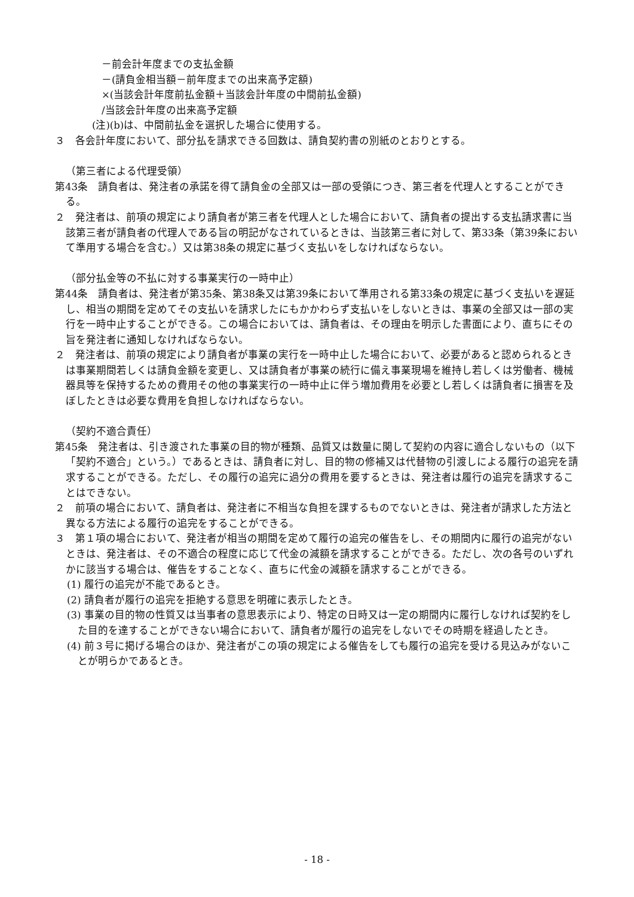－前会計年度までの支払金額
－(請負金相当額－前年度までの出来高予定額)
×(当該会計年度前払金額＋当該会計年度の中間前払金額)
/当該会計年度の出来高予定額
(注)(b)は、中間前払金を選択した場合に使用する。
３　各会計年度において、部分払を請求できる回数は、請負契約書の別紙のとおりとする。
（第三者による代理受領）
第43条　請負者は、発注者の承諾を得て請負金の全部又は一部の受領につき、第三者を代理人とすることができる。
２　発注者は、前項の規定により請負者が第三者を代理人とした場合において、請負者の提出する支払請求書に当該第三者が請負者の代理人である旨の明記がなされているときは、当該第三者に対して、第33条（第39条において準用する場合を含む。）又は第38条の規定に基づく支払いをしなければならない。
（部分払金等の不払に対する事業実行の一時中止）
第44条　請負者は、発注者が第35条、第38条又は第39条において準用される第33条の規定に基づく支払いを遅延し、相当の期間を定めてその支払いを請求したにもかかわらず支払いをしないときは、事業の全部又は一部の実行を一時中止することができる。この場合においては、請負者は、その理由を明示した書面により、直ちにその旨を発注者に通知しなければならない。
２　発注者は、前項の規定により請負者が事業の実行を一時中止した場合において、必要があると認められるときは事業期間若しくは請負金額を変更し、又は請負者が事業の続行に備え事業現場を維持し若しくは労働者、機械器具等を保持するための費用その他の事業実行の一時中止に伴う増加費用を必要とし若しくは請負者に損害を及ぼしたときは必要な費用を負担しなければならない。
（契約不適合責任）
第45条　発注者は、引き渡された事業の目的物が種類、品質又は数量に関して契約の内容に適合しないもの（以下「契約不適合」という。）であるときは、請負者に対し、目的物の修補又は代替物の引渡しによる履行の追完を請求することができる。ただし、その履行の追完に過分の費用を要するときは、発注者は履行の追完を請求することはできない。
２　前項の場合において、請負者は、発注者に不相当な負担を課するものでないときは、発注者が請求した方法と異なる方法による履行の追完をすることができる。
３　第１項の場合において、発注者が相当の期間を定めて履行の追完の催告をし、その期間内に履行の追完がないときは、発注者は、その不適合の程度に応じて代金の減額を請求することができる。ただし、次の各号のいずれかに該当する場合は、催告をすることなく、直ちに代金の減額を請求することができる。
(1) 履行の追完が不能であるとき。
(2) 請負者が履行の追完を拒絶する意思を明確に表示したとき。
(3) 事業の目的物の性質又は当事者の意思表示により、特定の日時又は一定の期間内に履行しなければ契約をした目的を達することができない場合において、請負者が履行の追完をしないでその時期を経過したとき。
(4) 前３号に掲げる場合のほか、発注者がこの項の規定による催告をしても履行の追完を受ける見込みがないことが明らかであるとき。
- 18 -